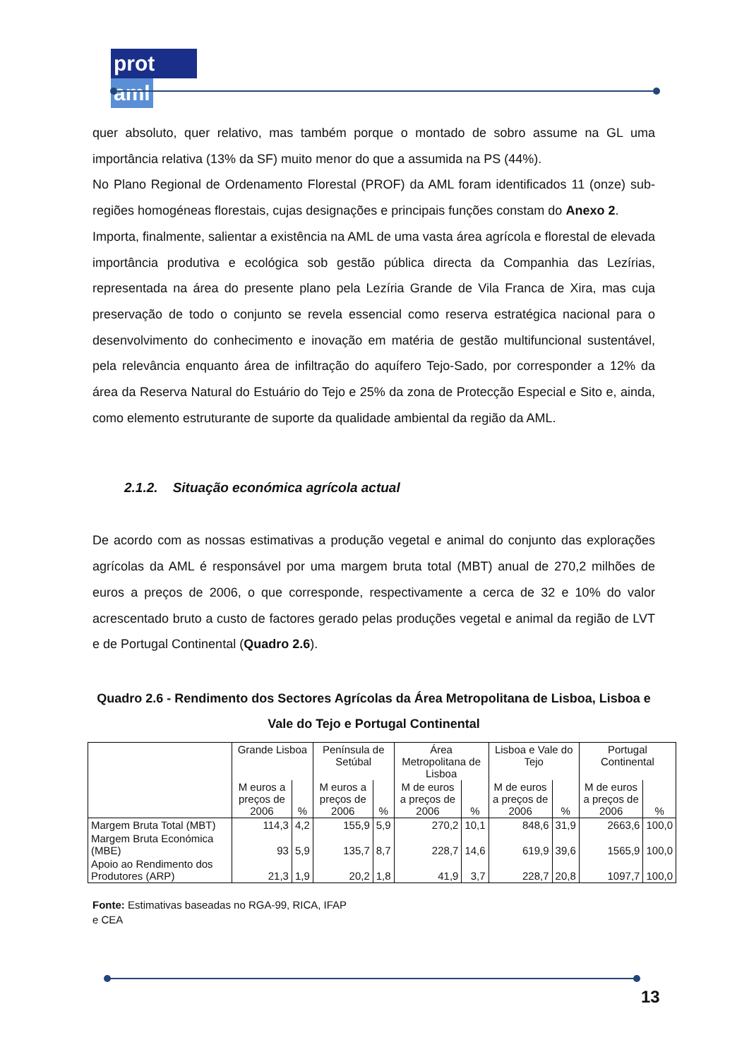prot aml
quer absoluto, quer relativo, mas também porque o montado de sobro assume na GL uma importância relativa (13% da SF) muito menor do que a assumida na PS (44%).
No Plano Regional de Ordenamento Florestal (PROF) da AML foram identificados 11 (onze) sub-regiões homogéneas florestais, cujas designações e principais funções constam do Anexo 2.
Importa, finalmente, salientar a existência na AML de uma vasta área agrícola e florestal de elevada importância produtiva e ecológica sob gestão pública directa da Companhia das Lezírias, representada na área do presente plano pela Lezíria Grande de Vila Franca de Xira, mas cuja preservação de todo o conjunto se revela essencial como reserva estratégica nacional para o desenvolvimento do conhecimento e inovação em matéria de gestão multifuncional sustentável, pela relevância enquanto área de infiltração do aquífero Tejo-Sado, por corresponder a 12% da área da Reserva Natural do Estuário do Tejo e 25% da zona de Protecção Especial e Sito e, ainda, como elemento estruturante de suporte da qualidade ambiental da região da AML.
2.1.2. Situação económica agrícola actual
De acordo com as nossas estimativas a produção vegetal e animal do conjunto das explorações agrícolas da AML é responsável por uma margem bruta total (MBT) anual de 270,2 milhões de euros a preços de 2006, o que corresponde, respectivamente a cerca de 32 e 10% do valor acrescentado bruto a custo de factores gerado pelas produções vegetal e animal da região de LVT e de Portugal Continental (Quadro 2.6).
Quadro 2.6 - Rendimento dos Sectores Agrícolas da Área Metropolitana de Lisboa, Lisboa e
Vale do Tejo e Portugal Continental
| | Grande Lisboa | | Península de Setúbal | | Área Metropolitana de Lisboa | | Lisboa e Vale do Tejo | | Portugal Continental | |
| --- | --- | --- | --- | --- | --- | --- | --- | --- | --- | --- |
| | M euros a preços de 2006 | % | M euros a preços de 2006 | % | M de euros a preços de 2006 | % | M de euros a preços de 2006 | % | M de euros a preços de 2006 | % |
| Margem Bruta Total (MBT) | 114,3 | 4,2 | 155,9 | 5,9 | 270,2 | 10,1 | 848,6 | 31,9 | 2663,6 | 100,0 |
| Margem Bruta Económica (MBE) | 93 | 5,9 | 135,7 | 8,7 | 228,7 | 14,6 | 619,9 | 39,6 | 1565,9 | 100,0 |
| Apoio ao Rendimento dos Produtores (ARP) | 21,3 | 1,9 | 20,2 | 1,8 | 41,9 | 3,7 | 228,7 | 20,8 | 1097,7 | 100,0 |
Fonte: Estimativas baseadas no RGA-99, RICA, IFAP e CEA
13